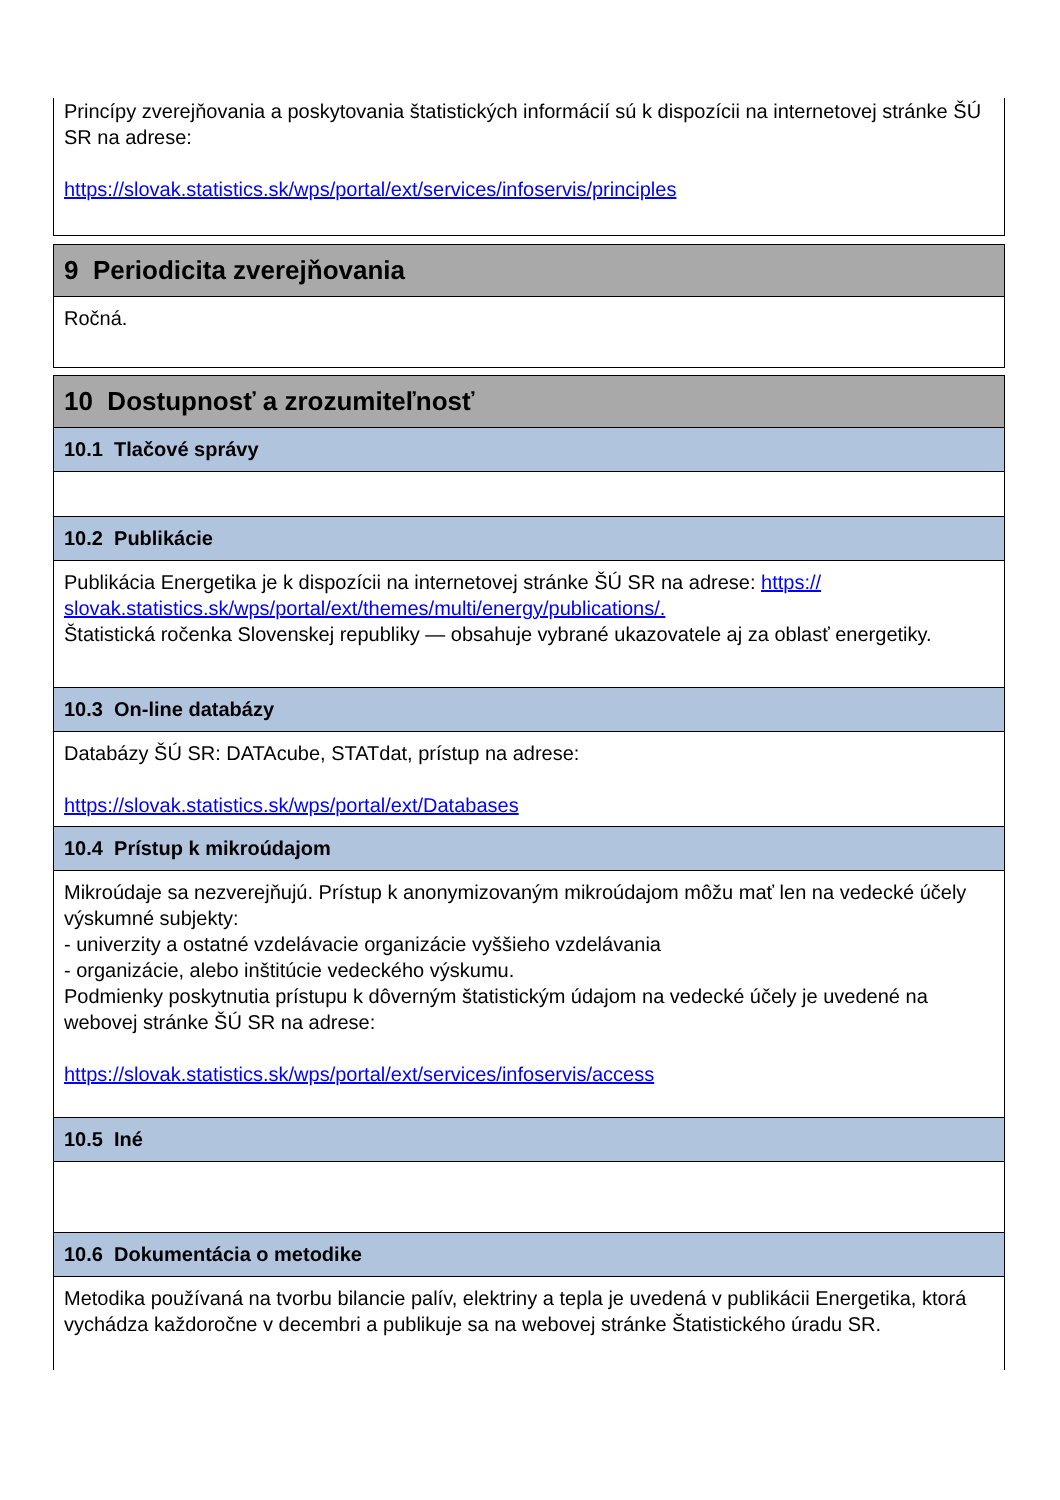Princípy zverejňovania a poskytovania štatistických informácií sú k dispozícii na internetovej stránke ŠÚ SR na adrese:
https://slovak.statistics.sk/wps/portal/ext/services/infoservis/principles
9 Periodicita zverejňovania
Ročná.
10 Dostupnosť a zrozumiteľnosť
10.1 Tlačové správy
10.2 Publikácie
Publikácia Energetika je k dispozícii na internetovej stránke ŠÚ SR na adrese: https:// slovak.statistics.sk/wps/portal/ext/themes/multi/energy/publications/.
Štatistická ročenka Slovenskej republiky — obsahuje vybrané ukazovatele aj za oblasť energetiky.
10.3 On-line databázy
Databázy ŠÚ SR: DATAcube, STATdat, prístup na adrese:
https://slovak.statistics.sk/wps/portal/ext/Databases
10.4 Prístup k mikroúdajom
Mikroúdaje sa nezverejňujú. Prístup k anonymizovaným mikroúdajom môžu mať len na vedecké účely výskumné subjekty:
- univerzity a ostatné vzdelávacie organizácie vyššieho vzdelávania
- organizácie, alebo inštitúcie vedeckého výskumu.
Podmienky poskytnutia prístupu k dôverným štatistickým údajom na vedecké účely je uvedené na webovej stránke ŠÚ SR na adrese:
https://slovak.statistics.sk/wps/portal/ext/services/infoservis/access
10.5 Iné
10.6 Dokumentácia o metodike
Metodika používaná na tvorbu bilancie palív, elektriny a tepla je uvedená v publikácii Energetika, ktorá vychádza každoročne v decembri a publikuje sa na webovej stránke Štatistického úradu SR.